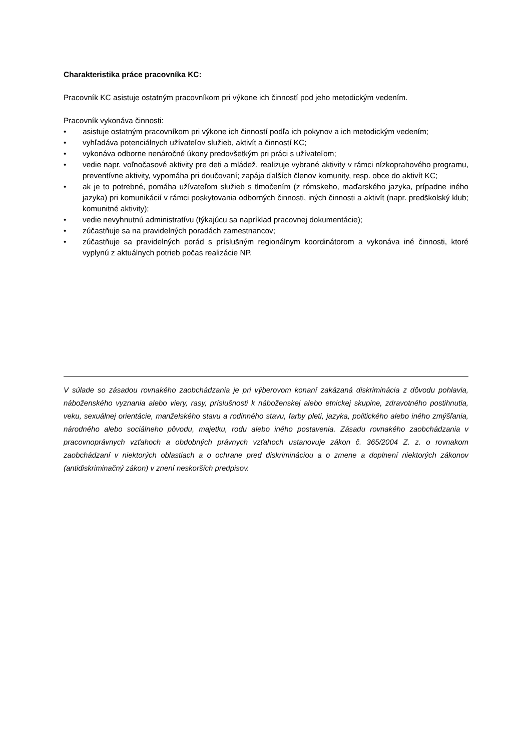Charakteristika práce pracovníka KC:
Pracovník KC asistuje ostatným pracovníkom pri výkone ich činností pod jeho metodickým vedením.
Pracovník vykonáva činnosti:
• asistuje ostatným pracovníkom pri výkone ich činností podľa ich pokynov a ich metodickým vedením;
• vyhľadáva potenciálnych užívateľov služieb, aktivít a činností KC;
• vykonáva odborne nenáročné úkony predovšetkým pri práci s užívateľom;
• vedie napr. voľnočasové aktivity pre deti a mládež, realizuje vybrané aktivity v rámci nízkoprahového programu, preventívne aktivity, vypomáha pri doučovaní; zapája ďalších členov komunity, resp. obce do aktivít KC;
• ak je to potrebné, pomáha užívateľom služieb s tlmočením (z rómskeho, maďarského jazyka, prípadne iného jazyka) pri komunikácií v rámci poskytovania odborných činnosti, iných činnosti a aktivít (napr. predškolský klub; komunitné aktivity);
• vedie nevyhnutnú administratívu (týkajúcu sa napríklad pracovnej dokumentácie);
• zúčastňuje sa na pravidelných poradách zamestnancov;
• zúčastňuje sa pravidelných porád s príslušným regionálnym koordinátorom a vykonáva iné činnosti, ktoré vyplynú z aktuálnych potrieb počas realizácie NP.
V súlade so zásadou rovnakého zaobchádzania je pri výberovom konaní zakázaná diskriminácia z dôvodu pohlavia, náboženského vyznania alebo viery, rasy, príslušnosti k náboženskej alebo etnickej skupine, zdravotného postihnutia, veku, sexuálnej orientácie, manželského stavu a rodinného stavu, farby pleti, jazyka, politického alebo iného zmýšľania, národného alebo sociálneho pôvodu, majetku, rodu alebo iného postavenia. Zásadu rovnakého zaobchádzania v pracovnoprávnych vzťahoch a obdobných právnych vzťahoch ustanovuje zákon č. 365/2004 Z. z. o rovnakom zaobchádzaní v niektorých oblastiach a o ochrane pred diskrimináciou a o zmene a doplnení niektorých zákonov (antidiskriminačný zákon) v znení neskorších predpisov.